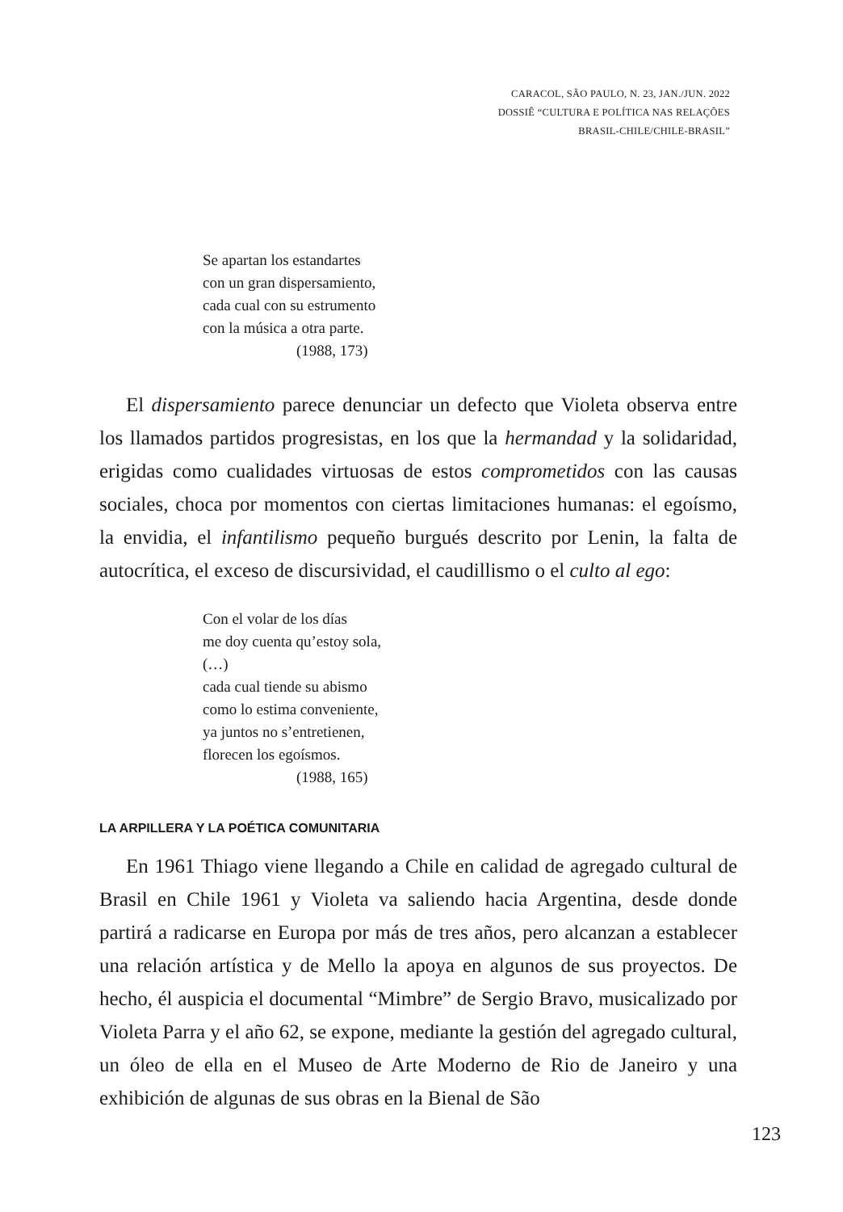CARACOL, SÃO PAULO, N. 23, JAN./JUN. 2022
DOSSIÊ “CULTURA E POLÍTICA NAS RELAÇÕES
BRASIL-CHILE/CHILE-BRASIL”
Se apartan los estandartes
con un gran dispersamiento,
cada cual con su estrumento
con la música a otra parte.
(1988, 173)
El dispersamiento parece denunciar un defecto que Violeta observa entre los llamados partidos progresistas, en los que la hermandad y la solidaridad, erigidas como cualidades virtuosas de estos comprometidos con las causas sociales, choca por momentos con ciertas limitaciones humanas: el egoísmo, la envidia, el infantilismo pequeño burgués descrito por Lenin, la falta de autocrítica, el exceso de discursividad, el caudillismo o el culto al ego:
Con el volar de los días
me doy cuenta qu’estoy sola,
(…)
cada cual tiende su abismo
como lo estima conveniente,
ya juntos no s’entretienen,
florecen los egoísmos.
(1988, 165)
LA ARPILLERA Y LA POÉTICA COMUNITARIA
En 1961 Thiago viene llegando a Chile en calidad de agregado cultural de Brasil en Chile 1961 y Violeta va saliendo hacia Argentina, desde donde partirá a radicarse en Europa por más de tres años, pero alcanzan a establecer una relación artística y de Mello la apoya en algunos de sus proyectos. De hecho, él auspicia el documental “Mimbre” de Sergio Bravo, musicalizado por Violeta Parra y el año 62, se expone, mediante la gestión del agregado cultural, un óleo de ella en el Museo de Arte Moderno de Rio de Janeiro y una exhibición de algunas de sus obras en la Bienal de São
123